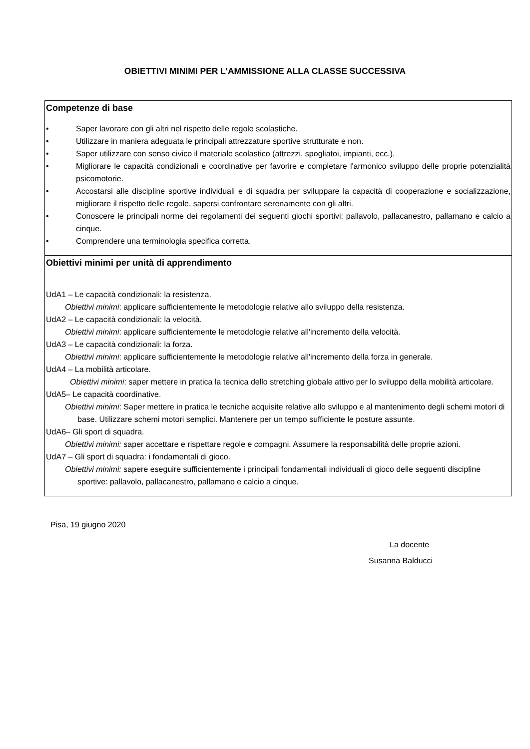OBIETTIVI MINIMI PER L’AMMISSIONE ALLA CLASSE SUCCESSIVA
| Competenze di base • Saper lavorare con gli altri nel rispetto delle regole scolastiche. • Utilizzare in maniera adeguata le principali attrezzature sportive strutturate e non. • Saper utilizzare con senso civico il materiale scolastico (attrezzi, spogliatoi, impianti, ecc.). • Migliorare le capacità condizionali e coordinative per favorire e completare l'armonico sviluppo delle proprie potenzialità psicomotorie. • Accostarsi alle discipline sportive individuali e di squadra per sviluppare la capacità di cooperazione e socializzazione, migliorare il rispetto delle regole, sapersi confrontare serenamente con gli altri. • Conoscere le principali norme dei regolamenti dei seguenti giochi sportivi: pallavolo, pallacanestro, pallamano e calcio a cinque. • Comprendere una terminologia specifica corretta. |
| Obiettivi minimi per unità di apprendimento UdA1 – Le capacità condizionali: la resistenza. Obiettivi minimi : applicare sufficientemente le metodologie relative allo sviluppo della resistenza. UdA2 – Le capacità condizionali: la velocità. Obiettivi minimi : applicare sufficientemente le metodologie relative all'incremento della velocità. UdA3 – Le capacità condizionali: la forza. Obiettivi minimi : applicare sufficientemente le metodologie relative all'incremento della forza in generale. UdA4 – La mobilità articolare. Obiettivi minimi : saper mettere in pratica la tecnica dello stretching globale attivo per lo sviluppo della mobilità articolare. UdA5– Le capacità coordinative. Obiettivi minimi : Saper mettere in pratica le tecniche acquisite relative allo sviluppo e al mantenimento degli schemi motori di base. Utilizzare schemi motori semplici. Mantenere per un tempo sufficiente le posture assunte. UdA6– Gli sport di squadra. Obiettivi minimi: saper accettare e rispettare regole e compagni. Assumere la responsabilità delle proprie azioni. UdA7 – Gli sport di squadra: i fondamentali di gioco. Obiettivi minimi: sapere eseguire sufficientemente i principali fondamentali individuali di gioco delle seguenti discipline sportive: pallavolo, pallacanestro, pallamano e calcio a cinque. |
Pisa, 19 giugno 2020
La docente
Susanna Balducci